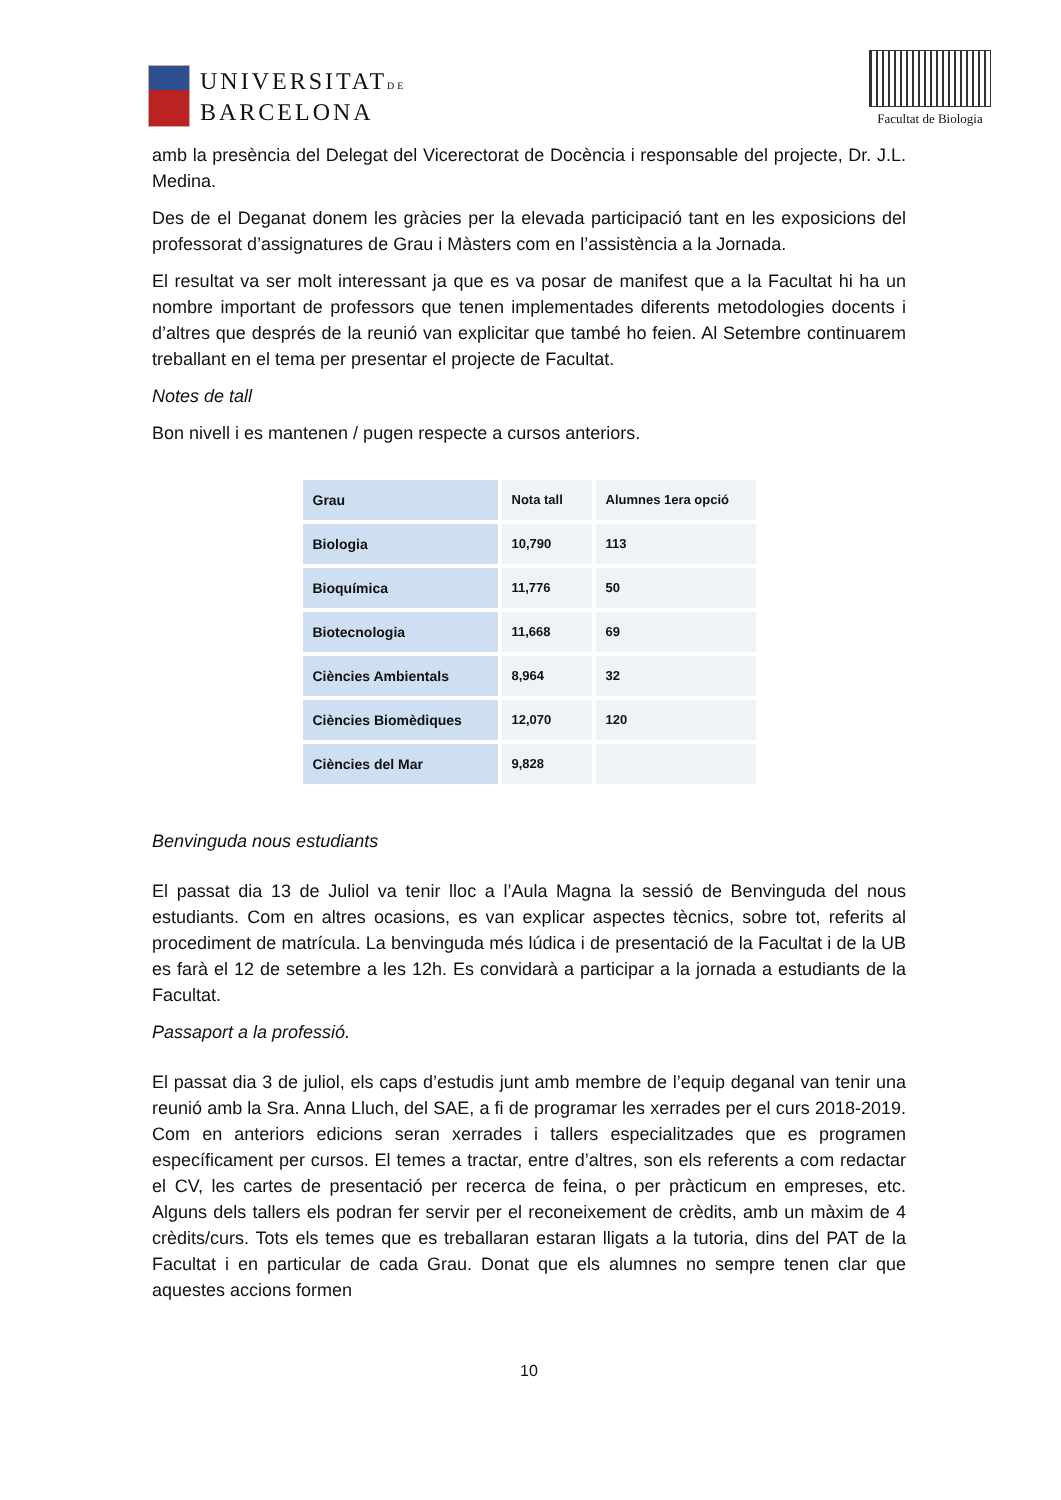UNIVERSITATDE
BARCELONA
Facultat de Biologia
amb la presència del Delegat del Vicerectorat de Docència i responsable del projecte, Dr. J.L. Medina.
Des de el Deganat donem les gràcies per la elevada participació tant en les exposicions del professorat d’assignatures de Grau i Màsters com en l’assistència a la Jornada.
El resultat va ser molt interessant ja que es va posar de manifest que a la Facultat hi ha un nombre important de professors que tenen implementades diferents metodologies docents i d’altres que després de la reunió van explicitar que també ho feien. Al Setembre continuarem treballant en el tema per presentar el projecte de Facultat.
Notes de tall
Bon nivell i es mantenen / pugen respecte a cursos anteriors.
| Grau | Nota tall | Alumnes 1era opció |
| --- | --- | --- |
| Biologia | 10,790 | 113 |
| Bioquímica | 11,776 | 50 |
| Biotecnologia | 11,668 | 69 |
| Ciències Ambientals | 8,964 | 32 |
| Ciències Biomèdiques | 12,070 | 120 |
| Ciències del Mar | 9,828 | |
Benvinguda nous estudiants
El passat dia 13 de Juliol va tenir lloc a l’Aula Magna la sessió de Benvinguda del nous estudiants. Com en altres ocasions, es van explicar aspectes tècnics, sobre tot, referits al procediment de matrícula. La benvinguda més lúdica i de presentació de la Facultat i de la UB es farà el 12 de setembre a les 12h. Es convidarà a participar a la jornada a estudiants de la Facultat.
Passaport a la professió.
El passat dia 3 de juliol, els caps d’estudis junt amb membre de l’equip deganal van tenir una reunió amb la Sra. Anna Lluch, del SAE, a fi de programar les xerrades per el curs 2018-2019. Com en anteriors edicions seran xerrades i tallers especialitzades que es programen específicament per cursos. El temes a tractar, entre d’altres, son els referents a com redactar el CV, les cartes de presentació per recerca de feina, o per pràcticum en empreses, etc. Alguns dels tallers els podran fer servir per el reconeixement de crèdits, amb un màxim de 4 crèdits/curs. Tots els temes que es treballaran estaran lligats a la tutoria, dins del PAT de la Facultat i en particular de cada Grau. Donat que els alumnes no sempre tenen clar que aquestes accions formen
10